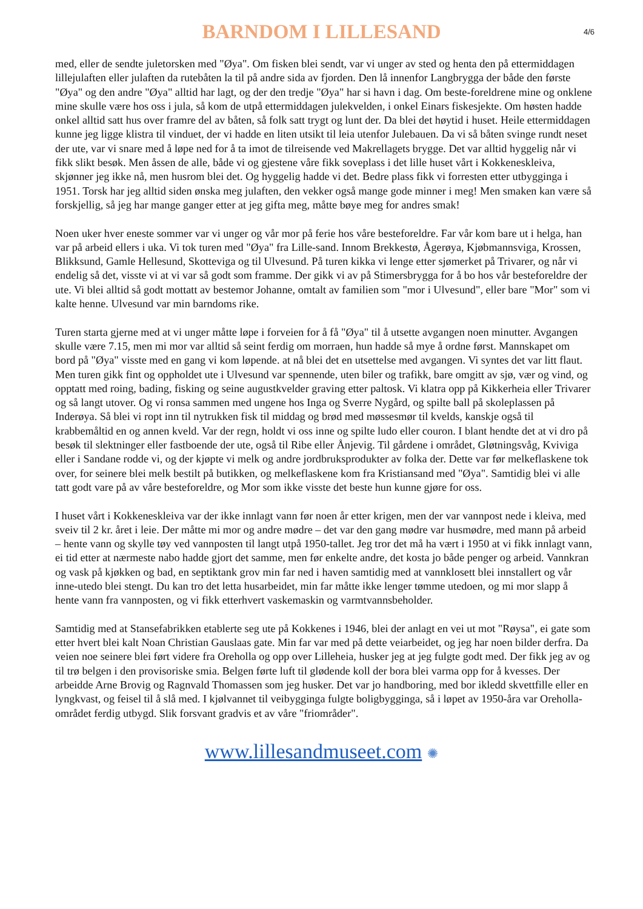BARNDOM I LILLESAND
4/6
med, eller de sendte juletorsken med "Øya". Om fisken blei sendt, var vi unger av sted og henta den på ettermiddagen lillejulaften eller julaften da rutebåten la til på andre sida av fjorden. Den lå innenfor Langbrygga der både den første "Øya" og den andre "Øya" alltid har lagt, og der den tredje "Øya" har si havn i dag. Om beste-foreldrene mine og onklene mine skulle være hos oss i jula, så kom de utpå ettermiddagen julekvelden, i onkel Einars fiskesjekte. Om høsten hadde onkel alltid satt hus over framre del av båten, så folk satt trygt og lunt der. Da blei det høytid i huset. Heile ettermiddagen kunne jeg ligge klistra til vinduet, der vi hadde en liten utsikt til leia utenfor Julebauen. Da vi så båten svinge rundt neset der ute, var vi snare med å løpe ned for å ta imot de tilreisende ved Makrellagets brygge. Det var alltid hyggelig når vi fikk slikt besøk. Men åssen de alle, både vi og gjestene våre fikk soveplass i det lille huset vårt i Kokkeneskleiva, skjønner jeg ikke nå, men husrom blei det. Og hyggelig hadde vi det. Bedre plass fikk vi forresten etter utbygginga i 1951. Torsk har jeg alltid siden ønska meg julaften, den vekker også mange gode minner i meg! Men smaken kan være så forskjellig, så jeg har mange ganger etter at jeg gifta meg, måtte bøye meg for andres smak!
Noen uker hver eneste sommer var vi unger og vår mor på ferie hos våre besteforeldre. Far vår kom bare ut i helga, han var på arbeid ellers i uka. Vi tok turen med "Øya" fra Lille-sand. Innom Brekkestø, Ågerøya, Kjøbmannsviga, Krossen, Blikksund, Gamle Hellesund, Skotteviga og til Ulvesund. På turen kikka vi lenge etter sjømerket på Trivarer, og når vi endelig så det, visste vi at vi var så godt som framme. Der gikk vi av på Stimersbrygga for å bo hos vår besteforeldre der ute. Vi blei alltid så godt mottatt av bestemor Johanne, omtalt av familien som "mor i Ulvesund", eller bare "Mor" som vi kalte henne. Ulvesund var min barndoms rike.
Turen starta gjerne med at vi unger måtte løpe i forveien for å få "Øya" til å utsette avgangen noen minutter. Avgangen skulle være 7.15, men mi mor var alltid så seint ferdig om morraen, hun hadde så mye å ordne først. Mannskapet om bord på "Øya" visste med en gang vi kom løpende. at nå blei det en utsettelse med avgangen. Vi syntes det var litt flaut. Men turen gikk fint og oppholdet ute i Ulvesund var spennende, uten biler og trafikk, bare omgitt av sjø, vær og vind, og opptatt med roing, bading, fisking og seine augustkvelder graving etter paltosk. Vi klatra opp på Kikkerheia eller Trivarer og så langt utover. Og vi ronsa sammen med ungene hos Inga og Sverre Nygård, og spilte ball på skoleplassen på Inderøya. Så blei vi ropt inn til nytrukken fisk til middag og brød med møssesmør til kvelds, kanskje også til krabbemåltid en og annen kveld. Var der regn, holdt vi oss inne og spilte ludo eller couron. I blant hendte det at vi dro på besøk til slektninger eller fastboende der ute, også til Ribe eller Ånjevig. Til gårdene i området, Gløtningsvåg, Kviviga eller i Sandane rodde vi, og der kjøpte vi melk og andre jordbruksprodukter av folka der. Dette var før melkeflaskene tok over, for seinere blei melk bestilt på butikken, og melkeflaskene kom fra Kristiansand med "Øya". Samtidig blei vi alle tatt godt vare på av våre besteforeldre, og Mor som ikke visste det beste hun kunne gjøre for oss.
I huset vårt i Kokkeneskleiva var der ikke innlagt vann før noen år etter krigen, men der var vannpost nede i kleiva, med sveiv til 2 kr. året i leie. Der måtte mi mor og andre mødre – det var den gang mødre var husmødre, med mann på arbeid – hente vann og skylle tøy ved vannposten til langt utpå 1950-tallet. Jeg tror det må ha vært i 1950 at vi fikk innlagt vann, ei tid etter at nærmeste nabo hadde gjort det samme, men før enkelte andre, det kosta jo både penger og arbeid. Vannkran og vask på kjøkken og bad, en septiktank grov min far ned i haven samtidig med at vannklosett blei innstallert og vår inne-utedo blei stengt. Du kan tro det letta husarbeidet, min far måtte ikke lenger tømme utedoen, og mi mor slapp å hente vann fra vannposten, og vi fikk etterhvert vaskemaskin og varmtvannsbeholder.
Samtidig med at Stansefabrikken etablerte seg ute på Kokkenes i 1946, blei der anlagt en vei ut mot "Røysa", ei gate som etter hvert blei kalt Noan Christian Gauslaas gate. Min far var med på dette veiarbeidet, og jeg har noen bilder derfra. Da veien noe seinere blei ført videre fra Oreholla og opp over Lilleheia, husker jeg at jeg fulgte godt med. Der fikk jeg av og til trø belgen i den provisoriske smia. Belgen førte luft til glødende koll der bora blei varma opp for å kvesses. Der arbeidde Arne Brovig og Ragnvald Thomassen som jeg husker. Det var jo handboring, med bor ikledd skvettfille eller en lyngkvast, og feisel til å slå med. I kjølvannet til veibygginga fulgte boligbygginga, så i løpet av 1950-åra var Oreholla-området ferdig utbygd. Slik forsvant gradvis et av våre "friområder".
www.lillesandmuseet.com ✺